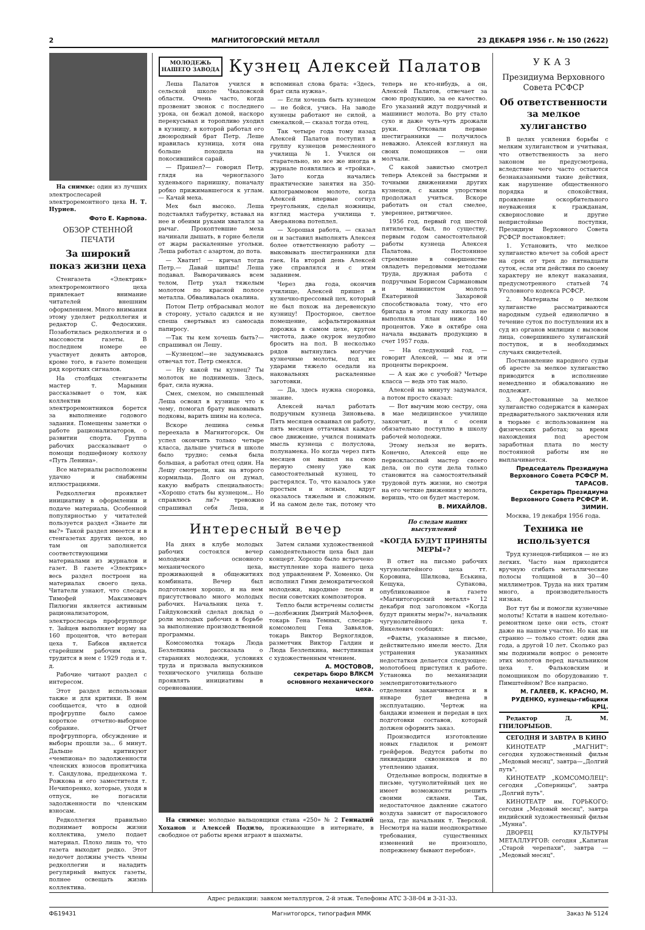2 МАГНИТОГОРСКИЙ МЕТАЛЛ 23 ДЕКАБРЯ 1956 г. № 150 (2622)
На снимке: один из лучших электрослесарей электроремонтного цеха Н. Т. Нуриев.
Фото Е. Карпова.
ОБЗОР СТЕННОЙ ПЕЧАТИ
За широкий показ жизни цеха
Стенгазета «Электрик» электроремонтного цеха привлекает внимание читателей внешним оформлением. Много внимания этому уделяет редколлегия и редактор С. Федосихин. Позаботилась редколлегия и о массовости газеты. В последнем номере ее участвует девять авторов, кроме того, в газете помещен ряд коротких сигналов.
На столбцах стенгазеты мастер т. Марынин рассказывает о том, как коллектив электроремонтников борется за выполнение годового задания. Помещены заметки о работе рационализаторов, о развитии спорта. Группа рабочих рассказывает о помощи подшефному колхозу «Путь Ленина».
Все материалы расположены удачно и снабжены иллюстрациями.
Редколлегия проявляет инициативу в оформлении и подаче материала. Особенной популярностью у читателей пользуется раздел «Знаете ли вы?» Такой раздел имеется и в стенгазетах других цехов, но там он заполняется соответствующими материалами из журналов и газет. В газете «Электрик» весь раздел построен на материалах своего цеха. Читатели узнают, что слесарь Тимофей Максимович Пилюгин является активным рационализатором, электрослесарь профгруппорг т. Зайцев выполняет норму на 160 процентов, что ветеран цеха т. Бабков является старейшим рабочим цеха, трудится в нем с 1929 года и т. д.
Рабочие читают раздел с интересом.
Этот раздел использован также и для критики. В нем сообщается, что в одной профгруппе было самое короткое отчетно-выборное собрание. Отчет профгруппорга, обсуждение и выборы прошли за... 6 минут. Дальше критикуют «чемпиона» по задолженности членских взносов пропитчика т. Сандулова, предцехкома т. Рожкова и его заместителя т. Нечипоренко, которые, уходя в отпуск, не погасили задолженности по членским взносам.
Редколлегия правильно поднимает вопросы жизни коллектива, умело подает материал. Плохо лишь то, что газета выходит редко. Этот недочет должны учесть члены редколлегии и наладить регулярный выпуск газеты, полнее освещать жизнь коллектива.
МОЛОДЕЖЬ
НАШЕГО ЗАВОДА
Кузнец Алексей Палатов
Леша Палатов учился в сельской школе Чкаловской области. Очень часто, когда прозвенит звонок с последнего урока, он бежал домой, наскоро перекусывал и торопливо уходил в кузницу, в которой работал его двоюродный брат Петр. Леше нравилась кузница, хотя она больше походила на покосившийся сарай.
— Пришел?— говорил Петр, глядя на черноглазого худенького парнишку, поначалу робко прижимавшегося к углам.— Качай меха.
Мех был высоко. Леша подставлял табуретку, вставал на нее и обеими руками хватался за рычаг. Прокоптевшие меха начинали дышать, в горне белели от жары раскаленные угольки. Леша работал с азартом, до пота.
— Хватит! — кричал тогда Петр.— Давай щипцы! Леша подавал. Выворачиваясь всем телом, Петр ухал тяжелым молотом по красной полосе металла. Обваливалась окалина.
Потом Петр отбрасывал молот в сторону, устало садился и не спеша свертывал из самосада папиросу.
—Так ты кем хочешь быть?— спрашивал он Лешу.
—Кузнецом!—не задумываясь отвечал тот. Петр смеялся.
— Ну какой ты кузнец? Ты молоток не поднимешь. Здесь, брат, сила нужна.
Смех, смехом, но смышленый Леша освоил в кузнице что к чему, помогал брату выковывать подковы, варить шины на колеса.
Вскоре лешина семья переехала в Магнитогорск. Он успел окончить только четыре класса, дальше учиться в школе было трудно: семья была большая, а работал отец один. На Лешу смотрели, как на второго кормильца. Долго он думал, какую выбрать специальность: «Хорошо стать бы кузнецом... Но справлюсь ли?» тревожно спрашивал себя Леша, и вспоминал слова брата: «Здесь, брат сила нужна».
— Если хочешь быть кузнецом — не бойся, учись. На заводе кузнецы работают не силой, а смекалкой,— сказал тогда отец.
Так четыре года тому назад Алексей Палатов поступил в группу кузнецов ремесленного училища № 1. Учился он старательно, но все же иногда в журнале появлялись и «тройки». Зато когда начались практические занятия на 350-килограммовом молоте, когда Алексей впервые согнул треугольник, сделал ножницы, взгляд мастера училища т. Аверьянова потеплел.
— Хорошая работа, — сказал он и заставил выполнять Алексея более ответственную работу — выковывать шестигранники для гаек. На второй день Алексей уже справлялся и с этим заданием.
Через два года, окончив училище, Алексей пришел в кузнечно-прессовый цех, который не был похож на деревенскую кузницу! Просторное, светлое помещение, асфальтированная дорожка в самом цехе, кругом чистота, даже окурок неудобно бросить на пол. В несколько рядов вытянулись могучие кузнечные молоты, под их ударами тяжело оседали на наковальнях раскаленные заготовки.
— Да, здесь нужна сноровка, знание.
Алексей начал работать подручным кузнеца Зиновьева. Пять месяцев осваивал он работу, пять месяцев оттачивал каждое свое движение, учился понимать мысль кузнеца с полуслова, полунамека. Но когда через пять месяцев он вышел на свою первую смену уже как самостоятельный кузнец, то растерялся. То, что казалось уже простым и ясным, вдруг оказалось тяжелым и сложным. И на самом деле так, потому что теперь не кто-нибудь, а он, Алексей Палатов, отвечает за свою продукцию, за ее качество. Его указаний ждут подручный и машинист молота. Во рту стало сухо и даже чуть-чуть дрожали руки. Отковали первые шестигранники — получилось неважно. Алексей взглянул на своих помощников — они молчали.
С какой завистью смотрел теперь Алексей за быстрыми и точными движениями других кузнецов, с каким упорством продолжал учиться. Вскоре работать он стал смелее, увереннее, ритмичнее.
1956 год, первый год шестой пятилетки, был, по существу, первым годом самостоятельной работы кузнеца Алексея Палатова. Постоянное стремление в совершенстве овладеть передовыми методами труда, дружная работа с подручным Борисом Сармановым и машинистом молота Екатериной Захаровой способствовала тому, что его бригада в этом году никогда не выполняла план ниже 140 процентов. Уже в октябре она начала выдавать продукцию в счет 1957 года.
— На следующий год, — говорит Алексей, — мы и эти проценты перекроем.
— А как же с учебой? Четыре класса — ведь это так мало.
Алексей на минуту задумался, а потом просто сказал:
— Вот выучим мою сестру, она в мае медицинское училище закончит, и я с осени обязательно поступлю в школу рабочей молодежи.
Этому нельзя не верить. Конечно, Алексей еще не первоклассный мастер своего дела, он по сути дела только становится на самостоятельный трудовой путь жизни, но смотря на его четкие движения у молота, веришь, что он будет мастером.
В. МИХАЙЛОВ.
Интересный вечер
На днях в клубе молодых рабочих состоялся вечер молодежи основного механического цеха, проживающей в общежитиях комбината. Вечер был подготовлен хорошо, и на нем присутствовало много молодых рабочих. Начальник цеха т. Гайдуковский сделал доклад о роли молодых рабочих в борьбе за выполнение производственной программы.
Комсомолка токарь Люда Безлепкина рассказала о стараниях молодежи, условиях труда и призвала выпускников технического училища больше проявлять инициативы в соревновании.
Затем силами художественной самодеятельности цеха был дан концерт. Хорошо было встречено выступление хора нашего цеха под управлением Р. Хоменко. Он исполнил Гимн демократической молодежи, народные песни и песни советских композиторов.
Тепло были встречены солисты —долбежник Дмитрий Малофеев, токарь Гена Темных, слесарь-комсомолец Гена Завьялов, токарь Виктор Верхоглядов, разметчик Виктор Галдин и Люда Безлепкина, выступившая с художественным чтением.
А. МОСТОВОВ,
секретарь бюро ВЛКСМ основного механического цеха.
На снимке: молодые вальцовщики стана «250» № 2 Геннадий Хоханов и Алексей Подило, проживающие в интернате, в свободное от работы время играют в шахматы.
По следам наших выступлений
«КОГДА БУДУТ ПРИНЯТЫ МЕРЫ»?
В ответ на письмо рабочих чугунолитейного цеха тт. Коровина, Шилкова, Еськина, Кещука, Супакова, опубликованное в газете «Магнитогорский металл» 12 декабря под заголовком «Когда будут приняты меры?», начальник чугунолитейного цеха т. Янкелевич сообщил:
«Факты, указанные в письме, действительно имели место. Для устранения указанных недостатков делается следующее: молотобоец приступил к работе. Установка по механизации землеприготовительного отделения заканчивается и в январе будет введена в эксплуатацию. Чертеж на бандажи изменен и передан в цех подготовки составов, который должен оформить заказ.
Производится изготовление новых гладилок и ремонт грейферов. Ведутся работы по ликвидации сквозняков и по утеплению здания.
Отдельные вопросы, поднятые в письме, чугунолитейный цех не имеет возможности решить своими силами. Так, недостаточное давление сжатого воздуха зависит от паросилового цеха, где начальник т. Тверской. Несмотря на наши неоднократные требования, существенных изменений не произошло, попрежнему бывают перебои».
УКАЗ
Президиума Верховного Совета РСФСР
Об ответственности за мелкое хулиганство
В целях усиления борьбы с мелким хулиганством и учитывая, что ответственность за него законом не предусмотрена, вследствие чего часто остаются безнаказанными такие действия, как нарушение общественного порядка и спокойствия, проявление оскорбительного неуважения к гражданам, сквернословие и другие непристойные поступки, Президиум Верховного Совета РСФСР постановляет:
1. Установить, что мелкое хулиганство влечет за собой арест на срок от трех до пятнадцати суток, если эти действия по своему характеру не влекут наказания, предусмотренного статьей 74 Уголовного кодекса РСФСР.
2. Материалы о мелком хулиганстве рассматриваются народным судьей единолично в течение суток по поступлении их в суд из органов милиции с вызовом лица, совершившего хулиганский поступок, и в необходимых случаях свидетелей.
Постановление народного судьи об аресте за мелкое хулиганство приводится в исполнение немедленно и обжалованию не подлежит.
3. Арестованные за мелкое хулиганство содержатся в камерах предварительного заключения или в тюрьме с использованием на физических работах; за время нахождения под арестом заработная плата по месту постоянной работы им не выплачивается.
Председатель Президиума Верховного Совета РСФСР М. ТАРАСОВ.
Секретарь Президиума Верховного Совета РСФСР И. ЗИМИН.
Москва, 19 декабря 1956 года.
Техника не используется
Труд кузнецов-гибщиков — не из легких. Часто нам приходится вручную сгибать металлические полосы толщиной в 30—40 миллиметров. Труда на них тратим много, а производительность низкая.
Вот тут бы и помогли кузнечные молоты! Кстати в нашем котельно-ремонтном цехе они есть, стоят даже на нашем участке. Но как ни странно — только стоят: один два года, а другой 10 лет. Сколько раз мы поднимали вопрос о ремонте этих молотов перед начальником цеха т. Фальковским и помощником по оборудованию т. Пимштейном? Все напрасно.
М. ГАЛЕЕВ, К. КРАСНО, М. РУДЕНКО, кузнецы-гибщики КРЦ.
Редактор Д. М. ГНИЛОРЫБОВ.
СЕГОДНЯ И ЗАВТРА В КИНО
КИНОТЕАТР „МАГНИТ": сегодня художественный фильм „Медовый месяц", завтра—„Долгий путь".
КИНОТЕАТР „КОМСОМОЛЕЦ": сегодня „Соперницы", завтра „Долгий путь".
КИНОТЕАТР им. ГОРЬКОГО: сегодня „Медовый месяц", завтра индийский художественный фильм „Мунна".
ДВОРЕЦ КУЛЬТУРЫ МЕТАЛЛУРГОВ: сегодня „Капитан „Старой черепахи", завтра — „Медовый месяц".
Адрес редакции: завком металлургов, 2-й этаж. Телефоны АТС 3-38-04 и 3-31-33.
ФБ19431 Магнитогорск, типография ММК Заказ № 5124